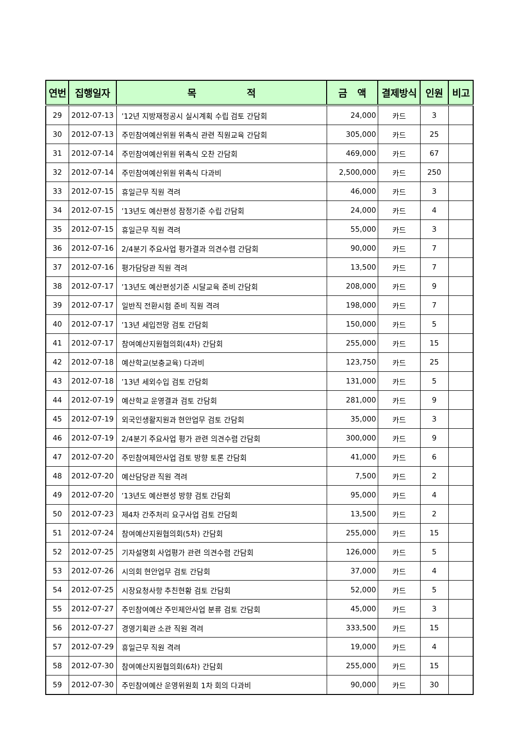| 연번 | 집행일자 | 목 적 | 금 액 | 결제방식 | 인원 | 비고 |
| --- | --- | --- | --- | --- | --- | --- |
| 29 | 2012-07-13 | ’12년 지방재정공시 실시계획 수립 검토 간담회 | 24,000 | 카드 | 3 | |
| 30 | 2012-07-13 | 주민참여예산위원 위촉식 관련 직원교육 간담회 | 305,000 | 카드 | 25 | |
| 31 | 2012-07-14 | 주민참여예산위원 위촉식 오찬 간담회 | 469,000 | 카드 | 67 | |
| 32 | 2012-07-14 | 주민참여예산위원 위촉식 다과비 | 2,500,000 | 카드 | 250 | |
| 33 | 2012-07-15 | 휴일근무 직원 격려 | 46,000 | 카드 | 3 | |
| 34 | 2012-07-15 | ’13년도 예산편성 잠정기준 수립 간담회 | 24,000 | 카드 | 4 | |
| 35 | 2012-07-15 | 휴일근무 직원 격려 | 55,000 | 카드 | 3 | |
| 36 | 2012-07-16 | 2/4분기 주요사업 평가결과 의견수렴 간담회 | 90,000 | 카드 | 7 | |
| 37 | 2012-07-16 | 평가담당관 직원 격려 | 13,500 | 카드 | 7 | |
| 38 | 2012-07-17 | ’13년도 예산편성기준 시달교육 준비 간담회 | 208,000 | 카드 | 9 | |
| 39 | 2012-07-17 | 일반직 전환시험 준비 직원 격려 | 198,000 | 카드 | 7 | |
| 40 | 2012-07-17 | ’13년 세입전망 검토 간담회 | 150,000 | 카드 | 5 | |
| 41 | 2012-07-17 | 참여예산지원협의회(4차) 간담회 | 255,000 | 카드 | 15 | |
| 42 | 2012-07-18 | 예산학교(보충교육) 다과비 | 123,750 | 카드 | 25 | |
| 43 | 2012-07-18 | ’13년 세외수입 검토 간담회 | 131,000 | 카드 | 5 | |
| 44 | 2012-07-19 | 예산학교 운영결과 검토 간담회 | 281,000 | 카드 | 9 | |
| 45 | 2012-07-19 | 외국인생활지원과 현안업무 검토 간담회 | 35,000 | 카드 | 3 | |
| 46 | 2012-07-19 | 2/4분기 주요사업 평가 관련 의견수렴 간담회 | 300,000 | 카드 | 9 | |
| 47 | 2012-07-20 | 주민참여제안사업 검토 방향 토론 간담회 | 41,000 | 카드 | 6 | |
| 48 | 2012-07-20 | 예산담당관 직원 격려 | 7,500 | 카드 | 2 | |
| 49 | 2012-07-20 | ’13년도 예산편성 방향 검토 간담회 | 95,000 | 카드 | 4 | |
| 50 | 2012-07-23 | 제4차 간주처리 요구사업 검토 간담회 | 13,500 | 카드 | 2 | |
| 51 | 2012-07-24 | 참여예산지원협의회(5차) 간담회 | 255,000 | 카드 | 15 | |
| 52 | 2012-07-25 | 기자설명회 사업평가 관련 의견수렴 간담회 | 126,000 | 카드 | 5 | |
| 53 | 2012-07-26 | 시의회 현안업무 검토 간담회 | 37,000 | 카드 | 4 | |
| 54 | 2012-07-25 | 시장요청사항 추친현황 검토 간담회 | 52,000 | 카드 | 5 | |
| 55 | 2012-07-27 | 주민참여예산 주민제안사업 분류 검토 간담회 | 45,000 | 카드 | 3 | |
| 56 | 2012-07-27 | 경영기획관 소관 직원 격려 | 333,500 | 카드 | 15 | |
| 57 | 2012-07-29 | 휴일근무 직원 격려 | 19,000 | 카드 | 4 | |
| 58 | 2012-07-30 | 참여예산지원협의회(6차) 간담회 | 255,000 | 카드 | 15 | |
| 59 | 2012-07-30 | 주민참여예산 운영위원회 1차 회의 다과비 | 90,000 | 카드 | 30 | |